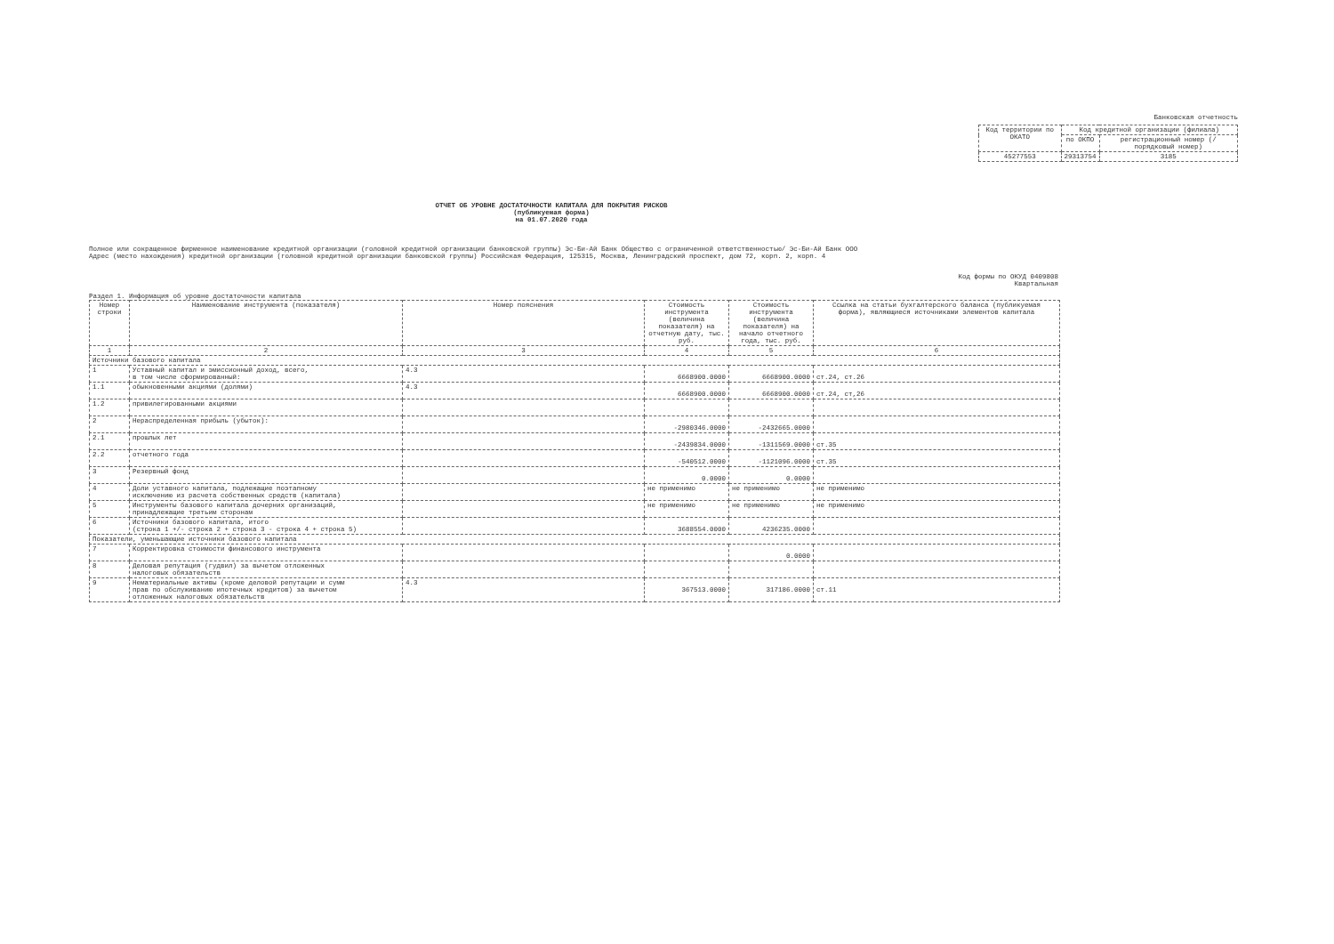Банковская отчетность
| Код территории по ОКАТО | Код кредитной организации (филиала) | |
| --- | --- | --- |
| | по ОКПО | регистрационный номер (/порядковый номер) |
| 45277553 | 29313754 | 3185 |
ОТЧЕТ ОБ УРОВНЕ ДОСТАТОЧНОСТИ КАПИТАЛА ДЛЯ ПОКРЫТИЯ РИСКОВ
(публикуемая форма)
на 01.07.2020 года
Полное или сокращенное фирменное наименование кредитной организации (головной кредитной организации банковской группы) Эс-Би-Ай Банк Общество с ограниченной ответственностью/ Эс-Би-Ай Банк ООО
Адрес (место нахождения) кредитной организации (головной кредитной организации банковской группы) Российская Федерация, 125315, Москва, Ленинградский проспект, дом 72, корп. 2, корп. 4
Код формы по ОКУД 0409808
Квартальная
Раздел 1. Информация об уровне достаточности капитала
| Номер строки | Наименование инструмента (показателя) | Номер пояснения | Стоимость инструмента (величина показателя) на отчетную дату, тыс. руб. | Стоимость инструмента (величина показателя) на начало отчетного года, тыс. руб. | Ссылка на статьи бухгалтерского баланса (публикуемая форма), являющиеся источниками элементов капитала |
| --- | --- | --- | --- | --- | --- |
| 1 | 2 | 3 | 4 | 5 | 6 |
| Источники базового капитала | | | | | |
| 1 | Уставный капитал и эмиссионный доход, всего, в том числе сформированный: | 4.3 | 6668900.0000 | 6668900.0000 | ст.24, ст.26 |
| 1.1 | обыкновенными акциями (долями) | 4.3 | 6668900.0000 | 6668900.0000 | ст.24, ст,26 |
| 1.2 | привилегированными акциями | | | | |
| 2 | Нераспределенная прибыль (убыток): | | -2980346.0000 | -2432665.0000 | |
| 2.1 | прошлых лет | | -2439834.0000 | -1311569.0000 | ст.35 |
| 2.2 | отчетного года | | -540512.0000 | -1121096.0000 | ст.35 |
| 3 | Резервный фонд | | 0.0000 | 0.0000 | |
| 4 | Доли уставного капитала, подлежащие поэтапному исключению из расчета собственных средств (капитала) | | не применимо | не применимо | не применимо |
| 5 | Инструменты базового капитала дочерних организаций, принадлежащие третьим сторонам | | не применимо | не применимо | не применимо |
| 6 | Источники базового капитала, итого (строка 1 +/- строка 2 + строка 3 - строка 4 + строка 5) | | 3688554.0000 | 4236235.0000 | |
| Показатели, уменьшающие источники базового капитала | | | | | |
| 7 | Корректировка стоимости финансового инструмента | | | 0.0000 | |
| 8 | Деловая репутация (гудвил) за вычетом отложенных налоговых обязательств | | | | |
| 9 | Нематериальные активы (кроме деловой репутации и сумм прав по обслуживанию ипотечных кредитов) за вычетом отложенных налоговых обязательств | 4.3 | 367513.0000 | 317186.0000 | ст.11 |